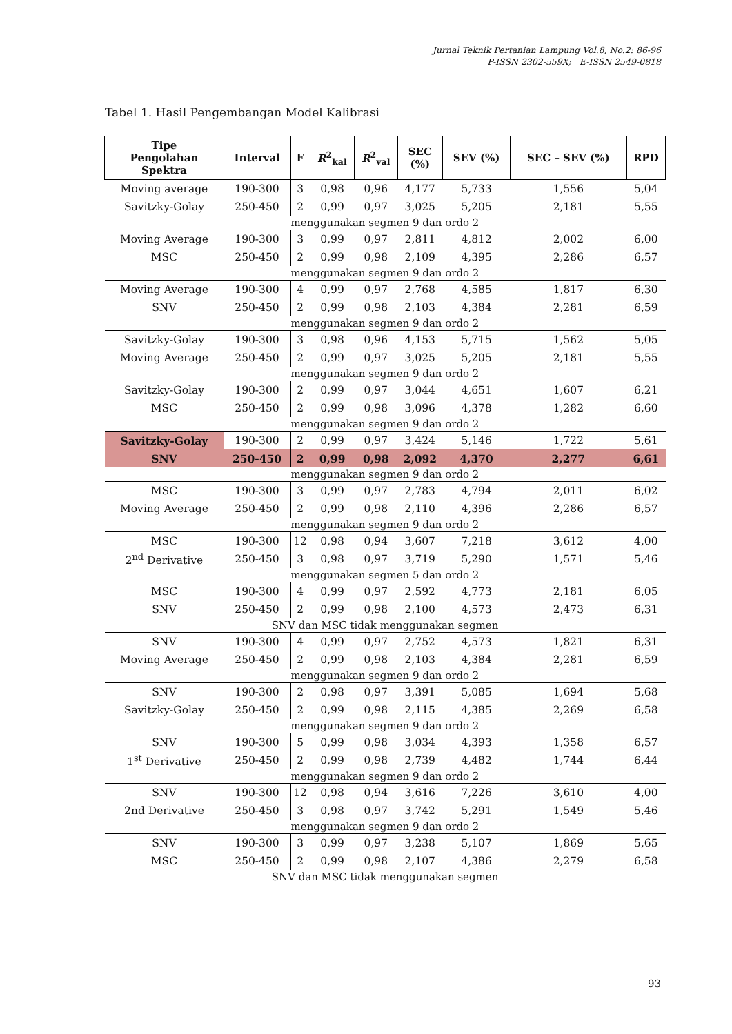Jurnal Teknik Pertanian Lampung Vol.8, No.2: 86-96
P-ISSN 2302-559X; E-ISSN 2549-0818
Tabel 1. Hasil Pengembangan Model Kalibrasi
| Tipe Pengolahan Spektra | Interval | F | R<sup>2</sup><sub>kal</sub> | R<sup>2</sup><sub>val</sub> | SEC (%) | SEV (%) | SEC – SEV (%) | RPD |
| --- | --- | --- | --- | --- | --- | --- | --- | --- |
| Moving average | 190-300 | 3 | 0,98 | 0,96 | 4,177 | 5,733 | 1,556 | 5,04 |
| Savitzky-Golay | 250-450 | 2 | 0,99 | 0,97 | 3,025 | 5,205 | 2,181 | 5,55 |
| menggunakan segmen 9 dan ordo 2 | | | | | | | | |
| Moving Average | 190-300 | 3 | 0,99 | 0,97 | 2,811 | 4,812 | 2,002 | 6,00 |
| MSC | 250-450 | 2 | 0,99 | 0,98 | 2,109 | 4,395 | 2,286 | 6,57 |
| menggunakan segmen 9 dan ordo 2 | | | | | | | | |
| Moving Average | 190-300 | 4 | 0,99 | 0,97 | 2,768 | 4,585 | 1,817 | 6,30 |
| SNV | 250-450 | 2 | 0,99 | 0,98 | 2,103 | 4,384 | 2,281 | 6,59 |
| menggunakan segmen 9 dan ordo 2 | | | | | | | | |
| Savitzky-Golay | 190-300 | 3 | 0,98 | 0,96 | 4,153 | 5,715 | 1,562 | 5,05 |
| Moving Average | 250-450 | 2 | 0,99 | 0,97 | 3,025 | 5,205 | 2,181 | 5,55 |
| menggunakan segmen 9 dan ordo 2 | | | | | | | | |
| Savitzky-Golay | 190-300 | 2 | 0,99 | 0,97 | 3,044 | 4,651 | 1,607 | 6,21 |
| MSC | 250-450 | 2 | 0,99 | 0,98 | 3,096 | 4,378 | 1,282 | 6,60 |
| menggunakan segmen 9 dan ordo 2 | | | | | | | | |
| Savitzky-Golay | 190-300 | 2 | 0,99 | 0,97 | 3,424 | 5,146 | 1,722 | 5,61 |
| SNV | 250-450 | 2 | 0,99 | 0,98 | 2,092 | 4,370 | 2,277 | 6,61 |
| menggunakan segmen 9 dan ordo 2 | | | | | | | | |
| MSC | 190-300 | 3 | 0,99 | 0,97 | 2,783 | 4,794 | 2,011 | 6,02 |
| Moving Average | 250-450 | 2 | 0,99 | 0,98 | 2,110 | 4,396 | 2,286 | 6,57 |
| menggunakan segmen 9 dan ordo 2 | | | | | | | | |
| MSC | 190-300 | 12 | 0,98 | 0,94 | 3,607 | 7,218 | 3,612 | 4,00 |
| 2<sup>nd</sup> Derivative | 250-450 | 3 | 0,98 | 0,97 | 3,719 | 5,290 | 1,571 | 5,46 |
| menggunakan segmen 5 dan ordo 2 | | | | | | | | |
| MSC | 190-300 | 4 | 0,99 | 0,97 | 2,592 | 4,773 | 2,181 | 6,05 |
| SNV | 250-450 | 2 | 0,99 | 0,98 | 2,100 | 4,573 | 2,473 | 6,31 |
| SNV dan MSC tidak menggunakan segmen | | | | | | | | |
| SNV | 190-300 | 4 | 0,99 | 0,97 | 2,752 | 4,573 | 1,821 | 6,31 |
| Moving Average | 250-450 | 2 | 0,99 | 0,98 | 2,103 | 4,384 | 2,281 | 6,59 |
| menggunakan segmen 9 dan ordo 2 | | | | | | | | |
| SNV | 190-300 | 2 | 0,98 | 0,97 | 3,391 | 5,085 | 1,694 | 5,68 |
| Savitzky-Golay | 250-450 | 2 | 0,99 | 0,98 | 2,115 | 4,385 | 2,269 | 6,58 |
| menggunakan segmen 9 dan ordo 2 | | | | | | | | |
| SNV | 190-300 | 5 | 0,99 | 0,98 | 3,034 | 4,393 | 1,358 | 6,57 |
| 1<sup>st</sup> Derivative | 250-450 | 2 | 0,99 | 0,98 | 2,739 | 4,482 | 1,744 | 6,44 |
| menggunakan segmen 9 dan ordo 2 | | | | | | | | |
| SNV | 190-300 | 12 | 0,98 | 0,94 | 3,616 | 7,226 | 3,610 | 4,00 |
| 2nd Derivative | 250-450 | 3 | 0,98 | 0,97 | 3,742 | 5,291 | 1,549 | 5,46 |
| menggunakan segmen 9 dan ordo 2 | | | | | | | | |
| SNV | 190-300 | 3 | 0,99 | 0,97 | 3,238 | 5,107 | 1,869 | 5,65 |
| MSC | 250-450 | 2 | 0,99 | 0,98 | 2,107 | 4,386 | 2,279 | 6,58 |
| SNV dan MSC tidak menggunakan segmen | | | | | | | | |
93